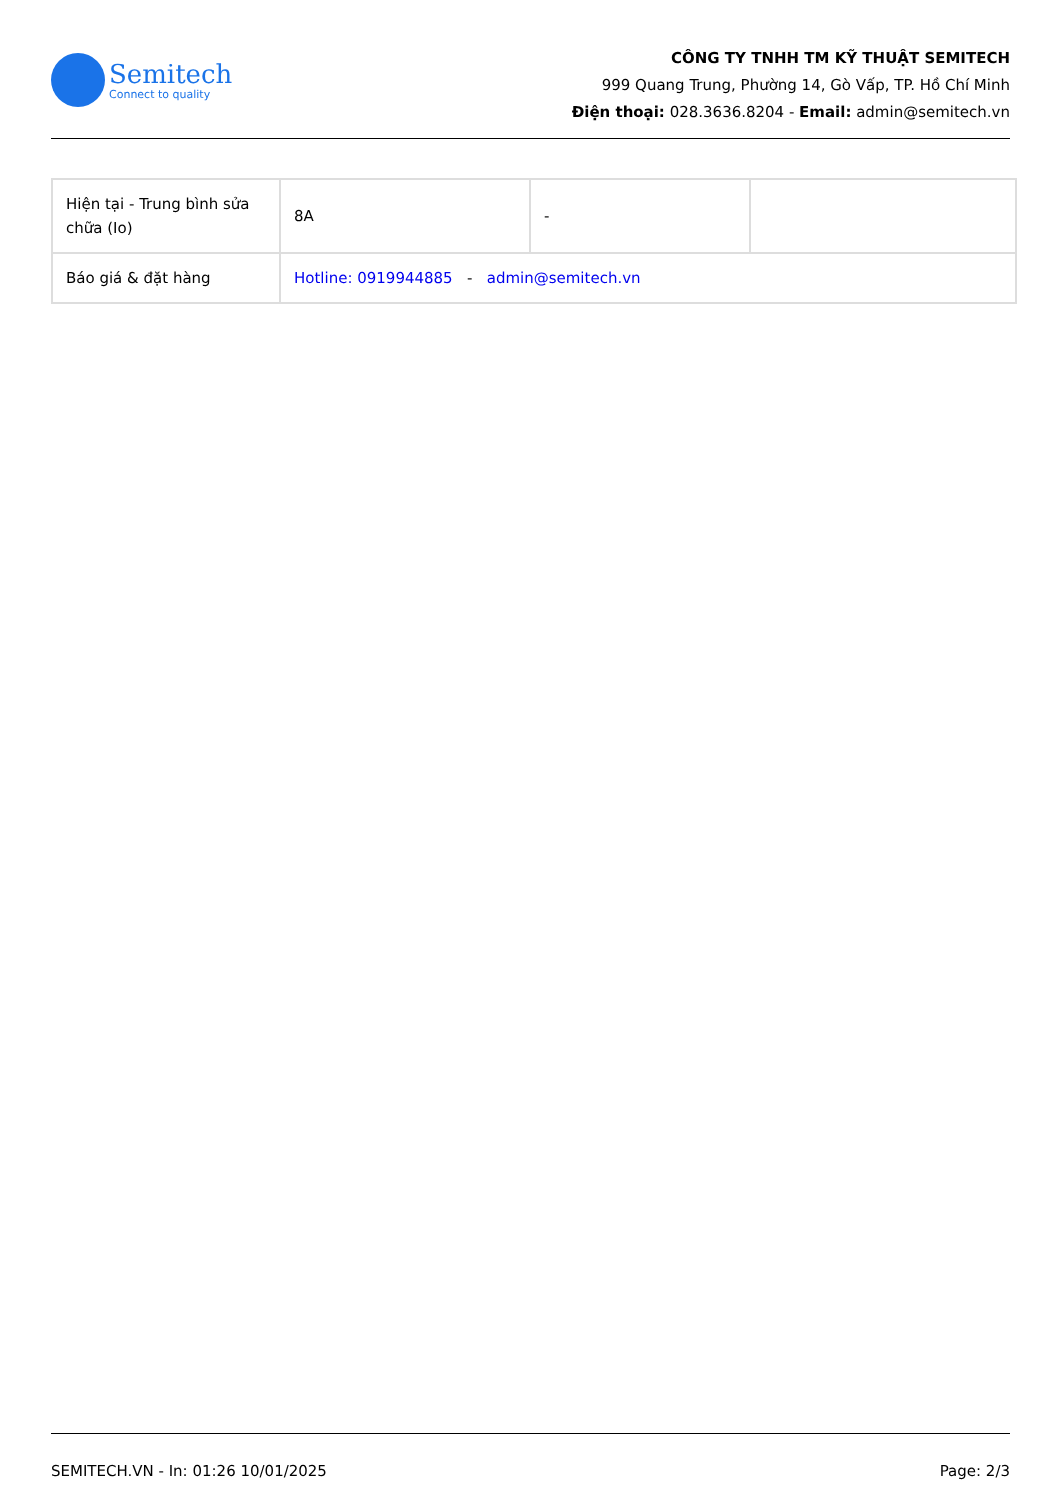Semitech
Connect to quality
CÔNG TY TNHH TM KỸ THUẬT SEMITECH
999 Quang Trung, Phường 14, Gò Vấp, TP. Hồ Chí Minh
Điện thoại: 028.3636.8204 - Email: admin@semitech.vn
| Hiện tại - Trung bình sửa chữa (Io) | 8A | - | |
| Báo giá & đặt hàng | Hotline: 0919944885 - admin@semitech.vn | | |
SEMITECH.VN - In: 01:26 10/01/2025 Page: 2/3